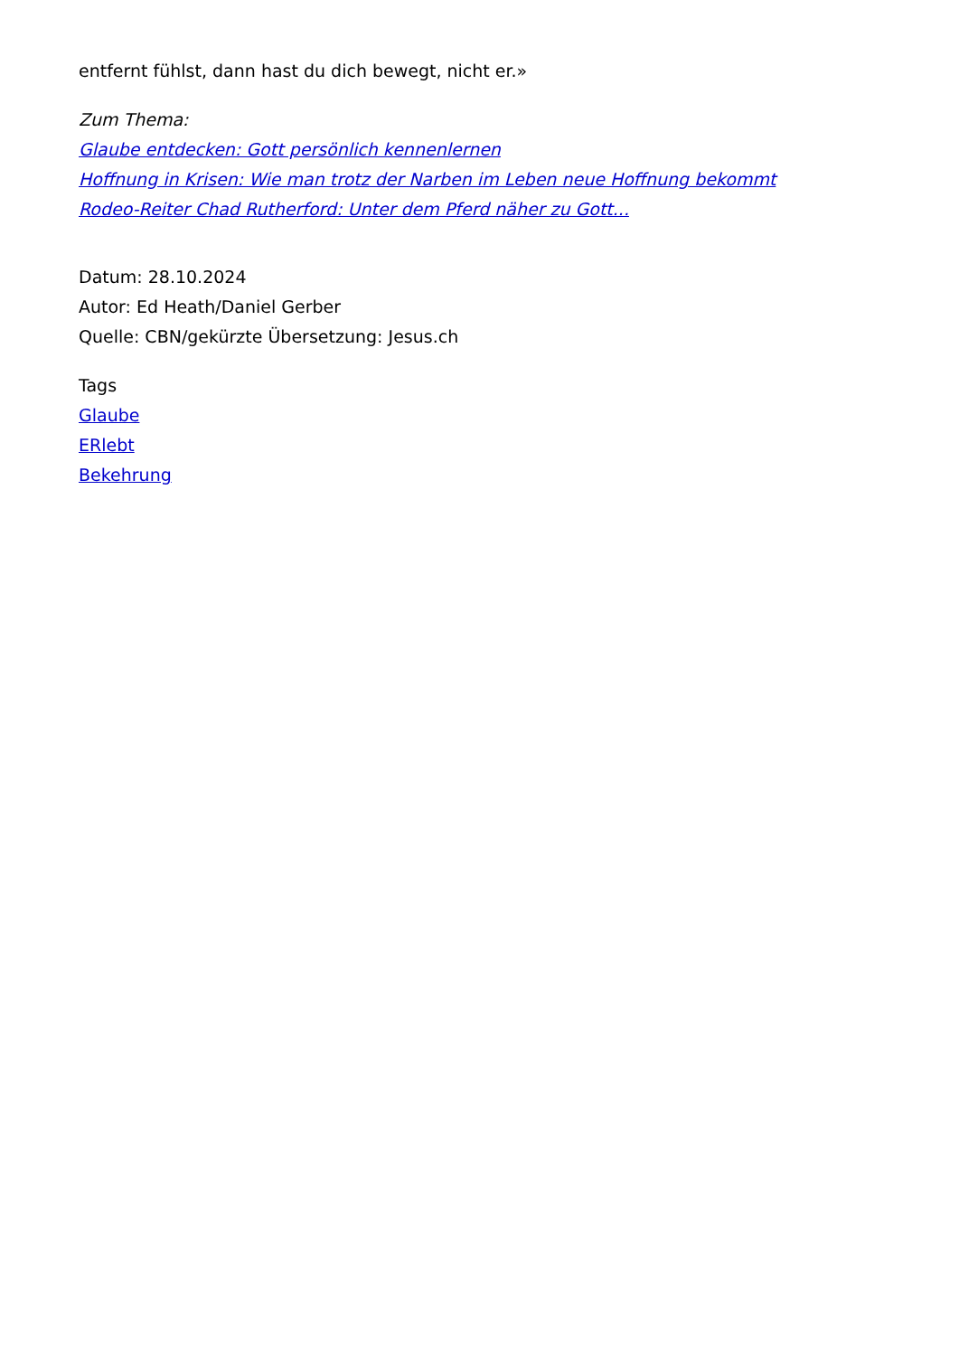entfernt fühlst, dann hast du dich bewegt, nicht er.»
Zum Thema:
Glaube entdecken: Gott persönlich kennenlernen
Hoffnung in Krisen: Wie man trotz der Narben im Leben neue Hoffnung bekommt
Rodeo-Reiter Chad Rutherford: Unter dem Pferd näher zu Gott...
Datum: 28.10.2024
Autor: Ed Heath/Daniel Gerber
Quelle: CBN/gekürzte Übersetzung: Jesus.ch
Tags
Glaube
ERlebt
Bekehrung